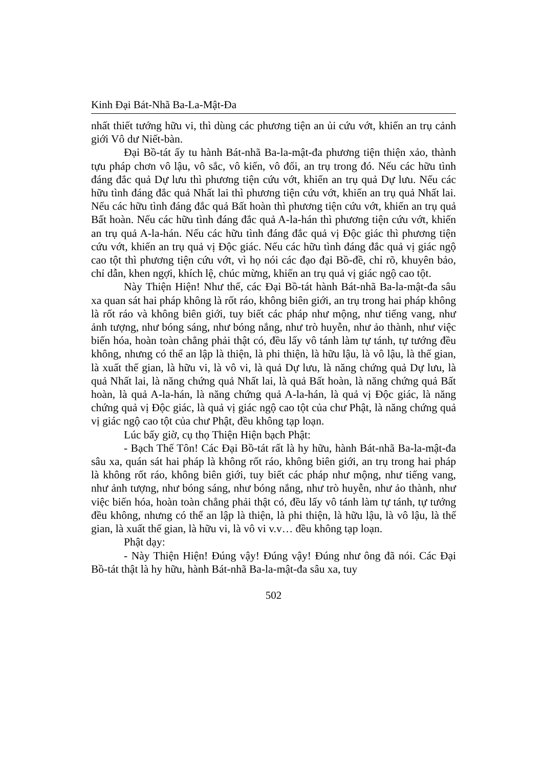Kinh Đại Bát-Nhã Ba-La-Mật-Đa
nhất thiết tướng hữu vi, thì dùng các phương tiện an ủi cứu vớt, khiến an trụ cảnh giới Vô dư Niết-bàn.
Đại Bồ-tát ấy tu hành Bát-nhã Ba-la-mật-đa phương tiện thiện xảo, thành tựu pháp chơn vô lậu, vô sắc, vô kiến, vô đối, an trụ trong đó. Nếu các hữu tình đáng đắc quả Dự lưu thì phương tiện cứu vớt, khiến an trụ quả Dự lưu. Nếu các hữu tình đáng đắc quả Nhất lai thì phương tiện cứu vớt, khiến an trụ quả Nhất lai. Nếu các hữu tình đáng đắc quả Bất hoàn thì phương tiện cứu vớt, khiến an trụ quả Bất hoàn. Nếu các hữu tình đáng đắc quả A-la-hán thì phương tiện cứu vớt, khiến an trụ quả A-la-hán. Nếu các hữu tình đáng đắc quả vị Độc giác thì phương tiện cứu vớt, khiến an trụ quả vị Độc giác. Nếu các hữu tình đáng đắc quả vị giác ngộ cao tột thì phương tiện cứu vớt, vì họ nói các đạo đại Bồ-đề, chỉ rõ, khuyên bảo, chỉ dẫn, khen ngợi, khích lệ, chúc mừng, khiến an trụ quả vị giác ngộ cao tột.
Này Thiện Hiện! Như thế, các Đại Bồ-tát hành Bát-nhã Ba-la-mật-đa sâu xa quan sát hai pháp không là rốt ráo, không biên giới, an trụ trong hai pháp không là rốt ráo và không biên giới, tuy biết các pháp như mộng, như tiếng vang, như ảnh tượng, như bóng sáng, như bóng nắng, như trò huyễn, như ảo thành, như việc biến hóa, hoàn toàn chẳng phải thật có, đều lấy vô tánh làm tự tánh, tự tướng đều không, nhưng có thể an lập là thiện, là phi thiện, là hữu lậu, là vô lậu, là thế gian, là xuất thế gian, là hữu vi, là vô vi, là quả Dự lưu, là năng chứng quả Dự lưu, là quả Nhất lai, là năng chứng quả Nhất lai, là quả Bất hoàn, là năng chứng quả Bất hoàn, là quả A-la-hán, là năng chứng quả A-la-hán, là quả vị Độc giác, là năng chứng quả vị Độc giác, là quả vị giác ngộ cao tột của chư Phật, là năng chứng quả vị giác ngộ cao tột của chư Phật, đều không tạp loạn.
Lúc bấy giờ, cụ thọ Thiện Hiện bạch Phật:
- Bạch Thế Tôn! Các Đại Bồ-tát rất là hy hữu, hành Bát-nhã Ba-la-mật-đa sâu xa, quán sát hai pháp là không rốt ráo, không biên giới, an trụ trong hai pháp là không rốt ráo, không biên giới, tuy biết các pháp như mộng, như tiếng vang, như ảnh tượng, như bóng sáng, như bóng nắng, như trò huyễn, như ảo thành, như việc biến hóa, hoàn toàn chẳng phải thật có, đều lấy vô tánh làm tự tánh, tự tướng đều không, nhưng có thể an lập là thiện, là phi thiện, là hữu lậu, là vô lậu, là thế gian, là xuất thế gian, là hữu vi, là vô vi v.v… đều không tạp loạn.
Phật dạy:
- Này Thiện Hiện! Đúng vậy! Đúng vậy! Đúng như ông đã nói. Các Đại Bồ-tát thật là hy hữu, hành Bát-nhã Ba-la-mật-đa sâu xa, tuy
502